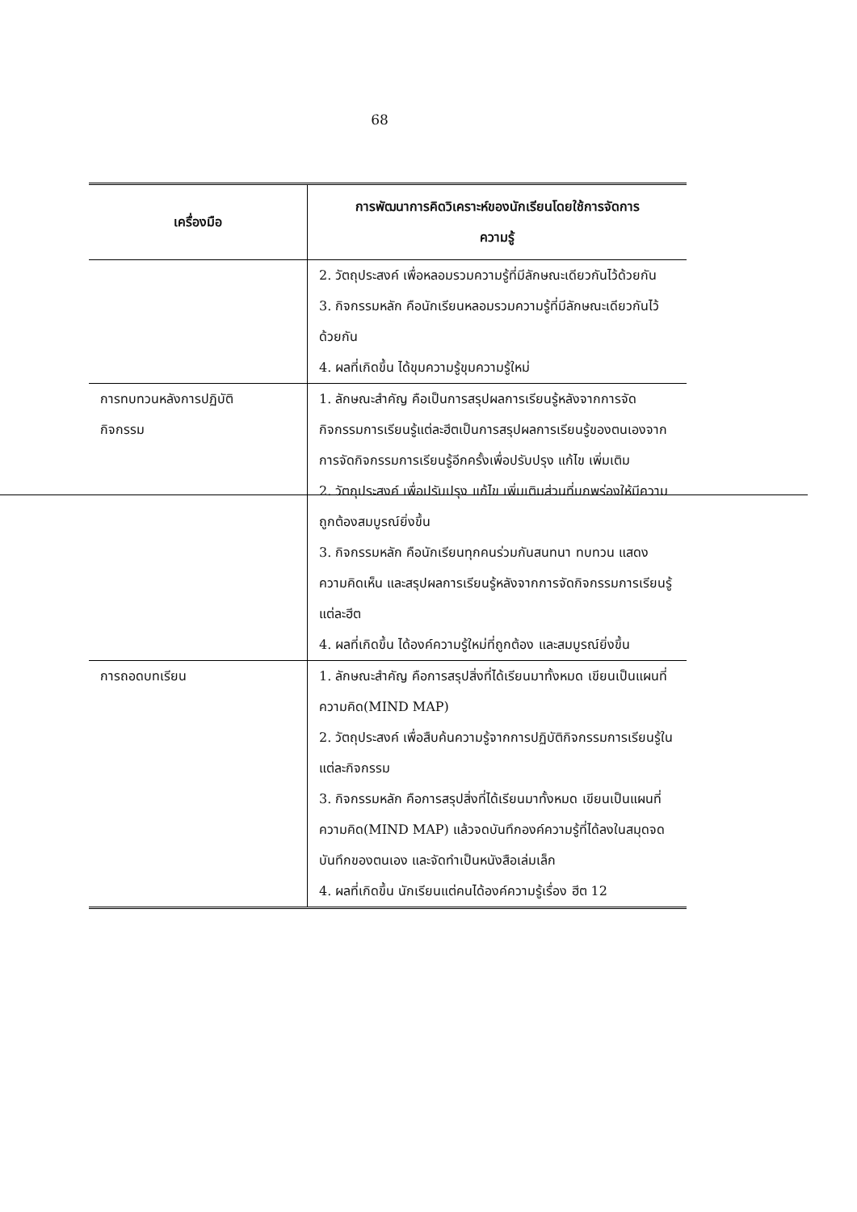68
| เครื่องมือ | การพัฒนาการคิดวิเคราะห์ของนักเรียนโดยใช้การจัดการ ความรู้ |
| --- | --- |
| | 2. วัตถุประสงค์ เพื่อหลอมรวมความรู้ที่มีลักษณะเดียวกันไว้ด้วยกัน 3. กิจกรรมหลัก คือนักเรียนหลอมรวมความรู้ที่มีลักษณะเดียวกันไว้ด้วยกัน 4. ผลที่เกิดขึ้น ได้ขุมความรู้ขุมความรู้ใหม่ |
| การทบทวนหลังการปฏิบัติ กิจกรรม | 1. ลักษณะสำคัญ คือเป็นการสรุปผลการเรียนรู้หลังจากการจัดกิจกรรมการเรียนรู้แต่ละฮีตเป็นการสรุปผลการเรียนรู้ของตนเองจากการจัดกิจกรรมการเรียนรู้อีกครั้งเพื่อปรับปรุง แก้ไข เพิ่มเติม 2. วัตถุประสงค์ เพื่อปรับปรุง แก้ไข เพิ่มเติมส่วนที่บกพร่องให้มีความถูกต้องสมบูรณ์ยิ่งขึ้น 3. กิจกรรมหลัก คือนักเรียนทุกคนร่วมกันสนทนา ทบทวน แสดงความคิดเห็น และสรุปผลการเรียนรู้หลังจากการจัดกิจกรรมการเรียนรู้แต่ละฮีต 4. ผลที่เกิดขึ้น ได้องค์ความรู้ใหม่ที่ถูกต้อง และสมบูรณ์ยิ่งขึ้น |
| การถอดบทเรียน | 1. ลักษณะสำคัญ คือการสรุปสิ่งที่ได้เรียนมาทั้งหมด เขียนเป็นแผนที่ความคิด(MIND MAP) 2. วัตถุประสงค์ เพื่อสืบค้นความรู้จากการปฏิบัติกิจกรรมการเรียนรู้ในแต่ละกิจกรรม 3. กิจกรรมหลัก คือการสรุปสิ่งที่ได้เรียนมาทั้งหมด เขียนเป็นแผนที่ความคิด(MIND MAP) แล้วจดบันทึกองค์ความรู้ที่ได้ลงในสมุดจดบันทึกของตนเอง และจัดทำเป็นหนังสือเล่มเล็ก 4. ผลที่เกิดขึ้น นักเรียนแต่คนได้องค์ความรู้เรื่อง ฮีต 12 |